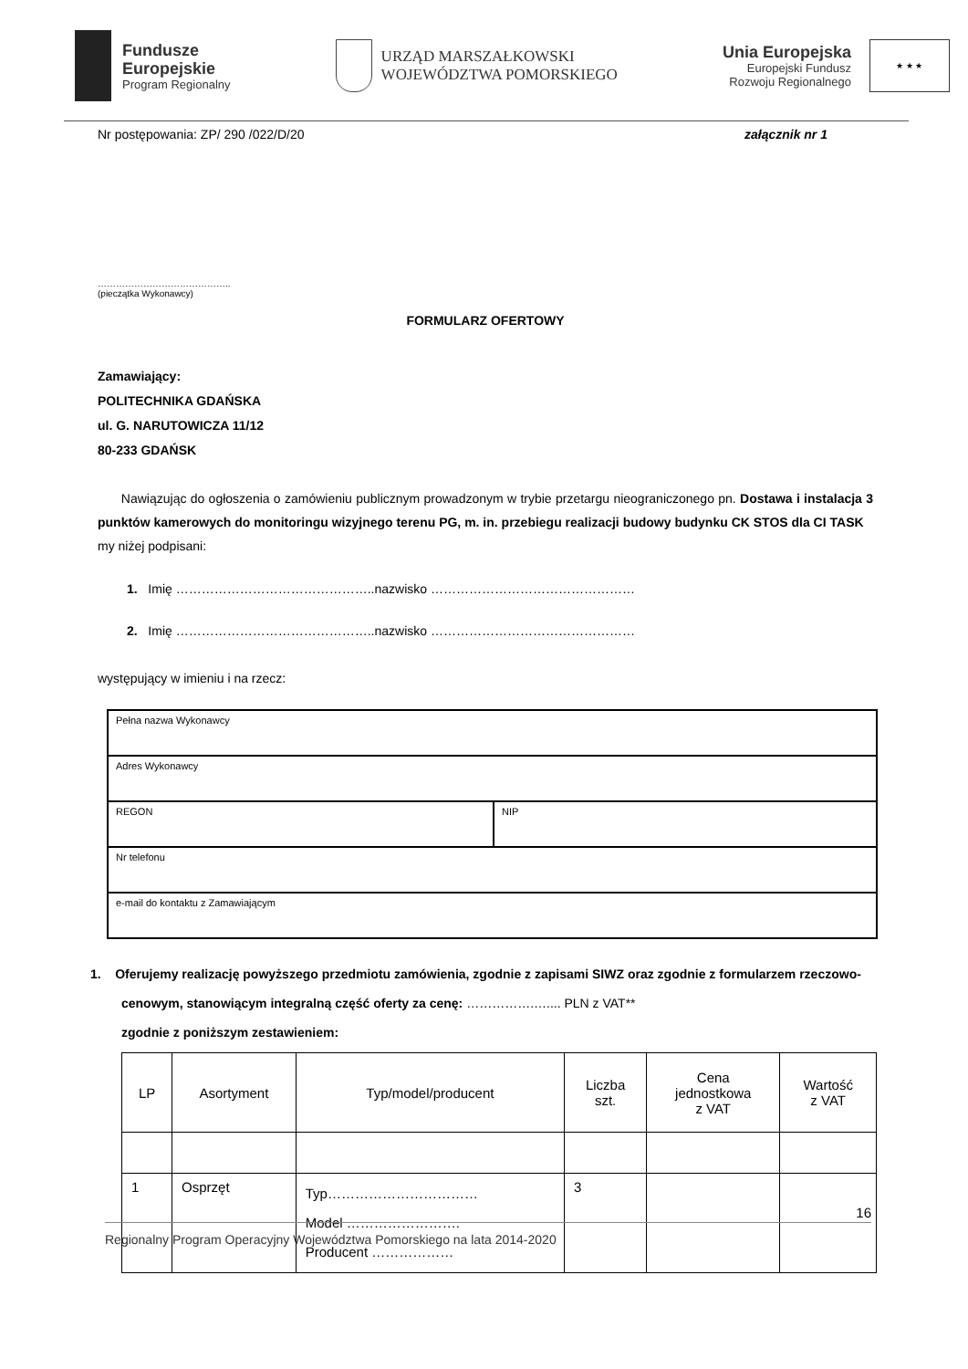Fundusze
Europejskie
Program Regionalny
URZĄD MARSZAŁKOWSKI
WOJEWÓDZTWA POMORSKIEGO
Unia Europejska
Europejski Fundusz
Rozwoju Regionalnego
★ ★ ★
Nr postępowania: ZP/ 290 /022/D/20 załącznik nr 1
……………………………………..
(pieczątka Wykonawcy)
FORMULARZ OFERTOWY
Zamawiający:
POLITECHNIKA GDAŃSKA
ul. G. NARUTOWICZA 11/12
80-233 GDAŃSK
Nawiązując do ogłoszenia o zamówieniu publicznym prowadzonym w trybie przetargu nieograniczonego pn. Dostawa i instalacja 3 punktów kamerowych do monitoringu wizyjnego terenu PG, m. in. przebiegu realizacji budowy budynku CK STOS dla CI TASK
my niżej podpisani:
1. Imię ………………………………………..nazwisko …………………………………………
2. Imię ………………………………………..nazwisko …………………………………………
występujący w imieniu i na rzecz:
| Pełna nazwa Wykonawcy | |
| Adres Wykonawcy | |
| REGON | NIP |
| Nr telefonu | |
| e-mail do kontaktu z Zamawiającym | |
1. Oferujemy realizację powyższego przedmiotu zamówienia, zgodnie z zapisami SIWZ oraz zgodnie z formularzem rzeczowo-cenowym, stanowiącym integralną część oferty za cenę: …………….….... PLN z VAT**
zgodnie z poniższym zestawieniem:
| LP | Asortyment | Typ/model/producent | Liczba szt. | Cena jednostkowa z VAT | Wartość z VAT |
| --- | --- | --- | --- | --- | --- |
| 1 | Osprzęt | Typ…………………………… Model ……………………. Producent ……………… | 3 | | |
16
Regionalny Program Operacyjny Województwa Pomorskiego na lata 2014-2020